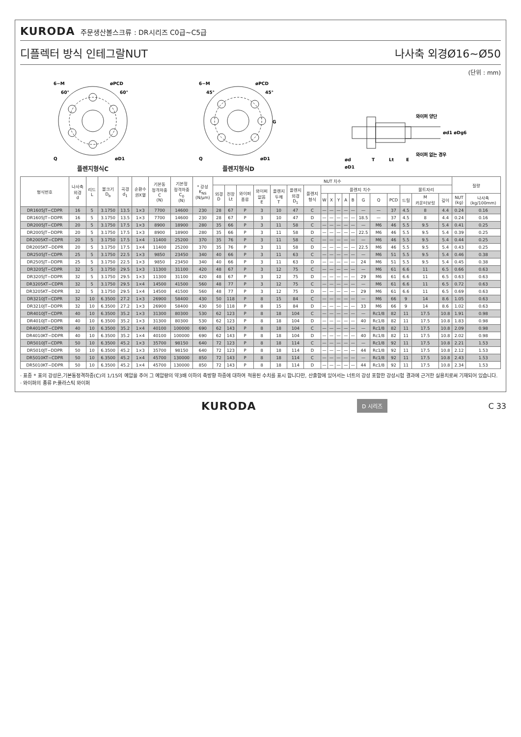KURODA 주문생산볼스크류 : DR시리즈 C0급~C5급
디플렉터 방식 인테그랄NUT 나사축 외경Ø16~Ø50
(단위 : mm)
6−M
øPCD
øD1
Q
60°
60°
플렌지형식C
6−M
øPCD
øD1
Q
45°
45°
G
플렌지형식D
ød
T
Lt
E
와이퍼 양단
와이퍼 없는 경우
ød1 øDg6
øD1
| 형식번호 | 나사축 외경 d | 리드 L | 볼크기 D<sub>b</sub> | 곡경 d<sub>1</sub> | 순환수 권X열 | 기본동 정격하중 C (N) | 기본정 정격하중 C<sub>0</sub> (N) | * 강성 K<sub>NS</sub> (N/μm) | NUT 치수 | | | | | | | | | | | | | | | | | | 질량 | |
| --- | --- | --- | --- | --- | --- | --- | --- | --- | --- | --- | --- | --- | --- | --- | --- | --- | --- | --- | --- | --- | --- | --- | --- | --- | --- | --- | --- | --- |
| | | | | | | | | | 외경 D | 전장 Lt | 와이퍼 종류 | 와이퍼 없음 E | 플렌지 두께 T | 플렌지 외경 D<sub>1</sub> | 플렌지 형식 | 플렌지 치수 | | | | | | | | 볼트자리 | | | | |
| | | | | | | | | | | | | | | | | W | X | Y | A | B | G | Q | PCD | 드릴 | M 카운터보링 | 깊이 | NUT (kg) | 나사축 (kg/100mm) |
| DR1605JT−CDPR | 16 | 5 | 3.1750 | 13.5 | 1×3 | 7700 | 14600 | 230 | 28 | 67 | P | 3 | 10 | 47 | C | — | — | — | — | — | — | — | 37 | 4.5 | 8 | 4.4 | 0.24 | 0.16 |
| DR1605JT−DDPR | 16 | 5 | 3.1750 | 13.5 | 1×3 | 7700 | 14600 | 230 | 28 | 67 | P | 3 | 10 | 47 | D | — | — | — | — | — | 18.5 | — | 37 | 4.5 | 8 | 4.4 | 0.24 | 0.16 |
| DR2005JT−CDPR | 20 | 5 | 3.1750 | 17.5 | 1×3 | 8900 | 18900 | 280 | 35 | 66 | P | 3 | 11 | 58 | C | — | — | — | — | — | — | M6 | 46 | 5.5 | 9.5 | 5.4 | 0.41 | 0.25 |
| DR2005JT−DDPR | 20 | 5 | 3.1750 | 17.5 | 1×3 | 8900 | 18900 | 280 | 35 | 66 | P | 3 | 11 | 58 | D | — | — | — | — | — | 22.5 | M6 | 46 | 5.5 | 9.5 | 5.4 | 0.39 | 0.25 |
| DR2005KT−CDPR | 20 | 5 | 3.1750 | 17.5 | 1×4 | 11400 | 25200 | 370 | 35 | 76 | P | 3 | 11 | 58 | C | — | — | — | — | — | — | M6 | 46 | 5.5 | 9.5 | 5.4 | 0.44 | 0.25 |
| DR2005KT−DDPR | 20 | 5 | 3.1750 | 17.5 | 1×4 | 11400 | 25200 | 370 | 35 | 76 | P | 3 | 11 | 58 | D | — | — | — | — | — | 22.5 | M6 | 46 | 5.5 | 9.5 | 5.4 | 0.43 | 0.25 |
| DR2505JT−CDPR | 25 | 5 | 3.1750 | 22.5 | 1×3 | 9850 | 23450 | 340 | 40 | 66 | P | 3 | 11 | 63 | C | — | — | — | — | — | — | M6 | 51 | 5.5 | 9.5 | 5.4 | 0.46 | 0.38 |
| DR2505JT−DDPR | 25 | 5 | 3.1750 | 22.5 | 1×3 | 9850 | 23450 | 340 | 40 | 66 | P | 3 | 11 | 63 | D | — | — | — | — | — | 24 | M6 | 51 | 5.5 | 9.5 | 5.4 | 0.45 | 0.38 |
| DR3205JT−CDPR | 32 | 5 | 3.1750 | 29.5 | 1×3 | 11300 | 31100 | 420 | 48 | 67 | P | 3 | 12 | 75 | C | — | — | — | — | — | — | M6 | 61 | 6.6 | 11 | 6.5 | 0.66 | 0.63 |
| DR3205JT−DDPR | 32 | 5 | 3.1750 | 29.5 | 1×3 | 11300 | 31100 | 420 | 48 | 67 | P | 3 | 12 | 75 | D | — | — | — | — | — | 29 | M6 | 61 | 6.6 | 11 | 6.5 | 0.63 | 0.63 |
| DR3205KT−CDPR | 32 | 5 | 3.1750 | 29.5 | 1×4 | 14500 | 41500 | 560 | 48 | 77 | P | 3 | 12 | 75 | C | — | — | — | — | — | — | M6 | 61 | 6.6 | 11 | 6.5 | 0.72 | 0.63 |
| DR3205KT−DDPR | 32 | 5 | 3.1750 | 29.5 | 1×4 | 14500 | 41500 | 560 | 48 | 77 | P | 3 | 12 | 75 | D | — | — | — | — | — | 29 | M6 | 61 | 6.6 | 11 | 6.5 | 0.69 | 0.63 |
| DR3210JT−CDPR | 32 | 10 | 6.3500 | 27.2 | 1×3 | 26900 | 58400 | 430 | 50 | 118 | P | 8 | 15 | 84 | C | — | — | — | — | — | — | M6 | 66 | 9 | 14 | 8.6 | 1.05 | 0.63 |
| DR3210JT−DDPR | 32 | 10 | 6.3500 | 27.2 | 1×3 | 26900 | 58400 | 430 | 50 | 118 | P | 8 | 15 | 84 | D | — | — | — | — | — | 33 | M6 | 66 | 9 | 14 | 8.6 | 1.02 | 0.63 |
| DR4010JT−CDPR | 40 | 10 | 6.3500 | 35.2 | 1×3 | 31300 | 80300 | 530 | 62 | 123 | P | 8 | 18 | 104 | C | — | — | — | — | — | — | Rc1/8 | 82 | 11 | 17.5 | 10.8 | 1.91 | 0.98 |
| DR4010JT−DDPR | 40 | 10 | 6.3500 | 35.2 | 1×3 | 31300 | 80300 | 530 | 62 | 123 | P | 8 | 18 | 104 | D | — | — | — | — | — | 40 | Rc1/8 | 82 | 11 | 17.5 | 10.8 | 1.83 | 0.98 |
| DR4010KT−CDPR | 40 | 10 | 6.3500 | 35.2 | 1×4 | 40100 | 100000 | 690 | 62 | 143 | P | 8 | 18 | 104 | C | — | — | — | — | — | — | Rc1/8 | 82 | 11 | 17.5 | 10.8 | 2.09 | 0.98 |
| DR4010KT−DDPR | 40 | 10 | 6.3500 | 35.2 | 1×4 | 40100 | 100000 | 690 | 62 | 143 | P | 8 | 18 | 104 | D | — | — | — | — | — | 40 | Rc1/8 | 82 | 11 | 17.5 | 10.8 | 2.02 | 0.98 |
| DR5010JT−CDPR | 50 | 10 | 6.3500 | 45.2 | 1×3 | 35700 | 98150 | 640 | 72 | 123 | P | 8 | 18 | 114 | C | — | — | — | — | — | — | Rc1/8 | 92 | 11 | 17.5 | 10.8 | 2.21 | 1.53 |
| DR5010JT−DDPR | 50 | 10 | 6.3500 | 45.2 | 1×3 | 35700 | 98150 | 640 | 72 | 123 | P | 8 | 18 | 114 | D | — | — | — | — | — | 44 | Rc1/8 | 92 | 11 | 17.5 | 10.8 | 2.12 | 1.53 |
| DR5010KT−CDPR | 50 | 10 | 6.3500 | 45.2 | 1×4 | 45700 | 130000 | 850 | 72 | 143 | P | 8 | 18 | 114 | C | — | — | — | — | — | — | Rc1/8 | 92 | 11 | 17.5 | 10.8 | 2.43 | 1.53 |
| DR5010KT−DDPR | 50 | 10 | 6.3500 | 45.2 | 1×4 | 45700 | 130000 | 850 | 72 | 143 | P | 8 | 18 | 114 | D | — | — | — | — | — | 44 | Rc1/8 | 92 | 11 | 17.5 | 10.8 | 2.34 | 1.53 |
· 표중 * 표의 강성은,기본동정격하중(C)의 1/15의 예압을 주어 그 예압량의 약3배 이하의 축방향 하중에 대하여 적용된 수치를 표시 합니다만, 산출함에 있어서는 너트의 강성 포함한 강성시험 결과에 근거한 실용치로써 기재되어 있습니다.
· 와이퍼의 종류 P:플라스틱 와이퍼
KURODA D 시리즈 C 33